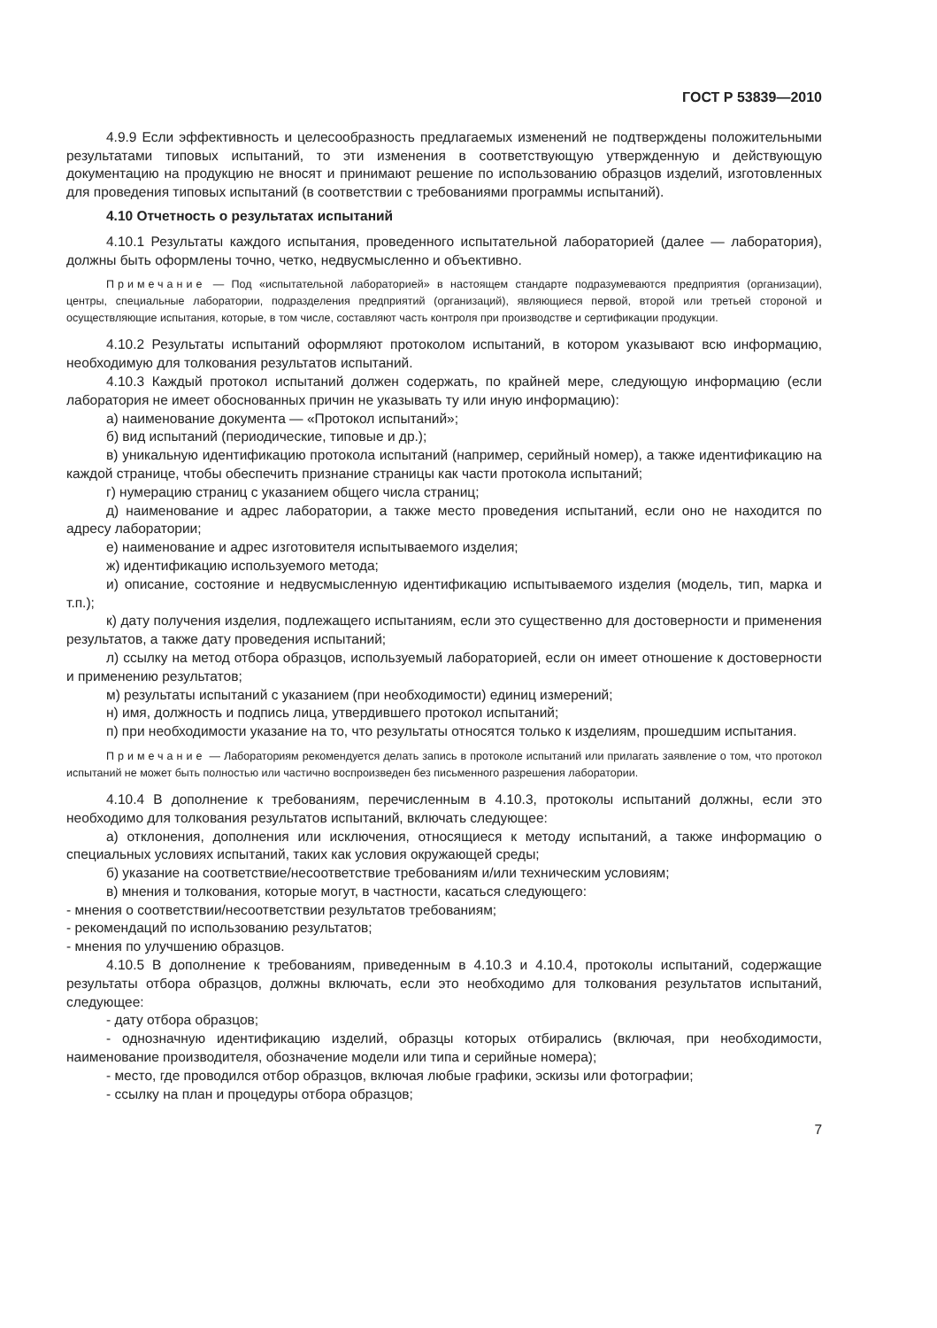ГОСТ Р 53839—2010
4.9.9 Если эффективность и целесообразность предлагаемых изменений не подтверждены положительными результатами типовых испытаний, то эти изменения в соответствующую утвержденную и действующую документацию на продукцию не вносят и принимают решение по использованию образцов изделий, изготовленных для проведения типовых испытаний (в соответствии с требованиями программы испытаний).
4.10 Отчетность о результатах испытаний
4.10.1 Результаты каждого испытания, проведенного испытательной лабораторией (далее — лаборатория), должны быть оформлены точно, четко, недвусмысленно и объективно.
Примечание — Под «испытательной лабораторией» в настоящем стандарте подразумеваются предприятия (организации), центры, специальные лаборатории, подразделения предприятий (организаций), являющиеся первой, второй или третьей стороной и осуществляющие испытания, которые, в том числе, составляют часть контроля при производстве и сертификации продукции.
4.10.2 Результаты испытаний оформляют протоколом испытаний, в котором указывают всю информацию, необходимую для толкования результатов испытаний.
4.10.3 Каждый протокол испытаний должен содержать, по крайней мере, следующую информацию (если лаборатория не имеет обоснованных причин не указывать ту или иную информацию):
а) наименование документа — «Протокол испытаний»;
б) вид испытаний (периодические, типовые и др.);
в) уникальную идентификацию протокола испытаний (например, серийный номер), а также идентификацию на каждой странице, чтобы обеспечить признание страницы как части протокола испытаний;
г) нумерацию страниц с указанием общего числа страниц;
д) наименование и адрес лаборатории, а также место проведения испытаний, если оно не находится по адресу лаборатории;
е) наименование и адрес изготовителя испытываемого изделия;
ж) идентификацию используемого метода;
и) описание, состояние и недвусмысленную идентификацию испытываемого изделия (модель, тип, марка и т.п.);
к) дату получения изделия, подлежащего испытаниям, если это существенно для достоверности и применения результатов, а также дату проведения испытаний;
л) ссылку на метод отбора образцов, используемый лабораторией, если он имеет отношение к достоверности и применению результатов;
м) результаты испытаний с указанием (при необходимости) единиц измерений;
н) имя, должность и подпись лица, утвердившего протокол испытаний;
п) при необходимости указание на то, что результаты относятся только к изделиям, прошедшим испытания.
Примечание — Лабораториям рекомендуется делать запись в протоколе испытаний или прилагать заявление о том, что протокол испытаний не может быть полностью или частично воспроизведен без письменного разрешения лаборатории.
4.10.4 В дополнение к требованиям, перечисленным в 4.10.3, протоколы испытаний должны, если это необходимо для толкования результатов испытаний, включать следующее:
а) отклонения, дополнения или исключения, относящиеся к методу испытаний, а также информацию о специальных условиях испытаний, таких как условия окружающей среды;
б) указание на соответствие/несоответствие требованиям и/или техническим условиям;
в) мнения и толкования, которые могут, в частности, касаться следующего:
- мнения о соответствии/несоответствии результатов требованиям;
- рекомендаций по использованию результатов;
- мнения по улучшению образцов.
4.10.5 В дополнение к требованиям, приведенным в 4.10.3 и 4.10.4, протоколы испытаний, содержащие результаты отбора образцов, должны включать, если это необходимо для толкования результатов испытаний, следующее:
- дату отбора образцов;
- однозначную идентификацию изделий, образцы которых отбирались (включая, при необходимости, наименование производителя, обозначение модели или типа и серийные номера);
- место, где проводился отбор образцов, включая любые графики, эскизы или фотографии;
- ссылку на план и процедуры отбора образцов;
7